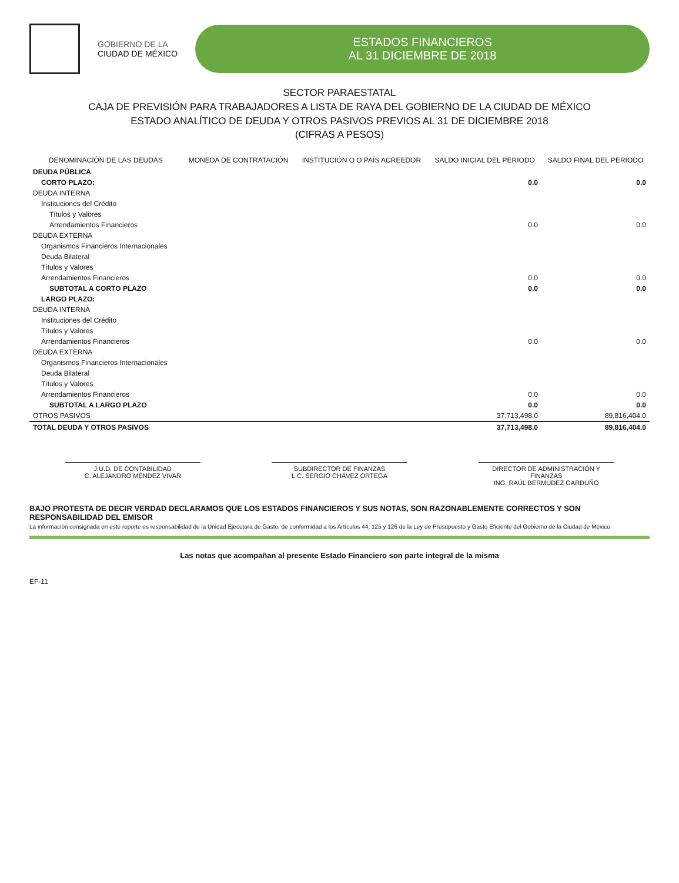GOBIERNO DE LA
CIUDAD DE MÉXICO
ESTADOS FINANCIEROS
AL 31 DICIEMBRE DE 2018
SECTOR PARAESTATAL
CAJA DE PREVISIÓN PARA TRABAJADORES A LISTA DE RAYA DEL GOBIERNO DE LA CIUDAD DE MÉXICO
ESTADO ANALÍTICO DE DEUDA Y OTROS PASIVOS PREVIOS AL 31 DE DICIEMBRE 2018
(CIFRAS A PESOS)
| DENOMINACIÓN DE LAS DEUDAS | MONEDA DE CONTRATACIÓN | INSTITUCIÓN O O PAÍS ACREEDOR | SALDO INICIAL DEL PERIODO | SALDO FINAL DEL PERIODO |
| --- | --- | --- | --- | --- |
| DEUDA PÚBLICA | | | | |
| CORTO PLAZO: | | | 0.0 | 0.0 |
| DEUDA INTERNA | | | | |
| Instituciones del Crédito | | | | |
| Títulos y Valores | | | | |
| Arrendamientos Financieros | | | 0.0 | 0.0 |
| DEUDA EXTERNA | | | | |
| Organismos Financieros Internacionales | | | | |
| Deuda Bilateral | | | | |
| Títulos y Valores | | | | |
| Arrendamientos Financieros | | | 0.0 | 0.0 |
| SUBTOTAL A CORTO PLAZO | | | 0.0 | 0.0 |
| LARGO PLAZO: | | | | |
| DEUDA INTERNA | | | | |
| Instituciones del Crédito | | | | |
| Títulos y Valores | | | | |
| Arrendamientos Financieros | | | 0.0 | 0.0 |
| DEUDA EXTERNA | | | | |
| Organismos Financieros Internacionales | | | | |
| Deuda Bilateral | | | | |
| Títulos y Valores | | | | |
| Arrendamientos Financieros | | | 0.0 | 0.0 |
| SUBTOTAL A LARGO PLAZO | | | 0.0 | 0.0 |
| OTROS PASIVOS | | | 37,713,498.0 | 89,816,404.0 |
| TOTAL DEUDA Y OTROS PASIVOS | | | 37,713,498.0 | 89,816,404.0 |
J.U.D. DE CONTABILIDAD
C. ALEJANDRO MÉNDEZ VIVAR
SUBDIRECTOR DE FINANZAS
L.C. SERGIO CHÁVEZ ORTEGA
DIRECTOR DE ADMINISTRACIÓN Y FINANZAS
ING. RAÚL BERMÚDEZ GARDUÑO
BAJO PROTESTA DE DECIR VERDAD DECLARAMOS QUE LOS ESTADOS FINANCIEROS Y SUS NOTAS, SON RAZONABLEMENTE CORRECTOS Y SON RESPONSABILIDAD DEL EMISOR
La información consignada en este reporte es responsabilidad de la Unidad Ejecutora de Gasto, de conformidad a los Artículos 44, 125 y 126 de la Ley de Presupuesto y Gasto Eficiente del Gobierno de la Ciudad de México
Las notas que acompañan al presente Estado Financiero son parte integral de la misma
EF-11